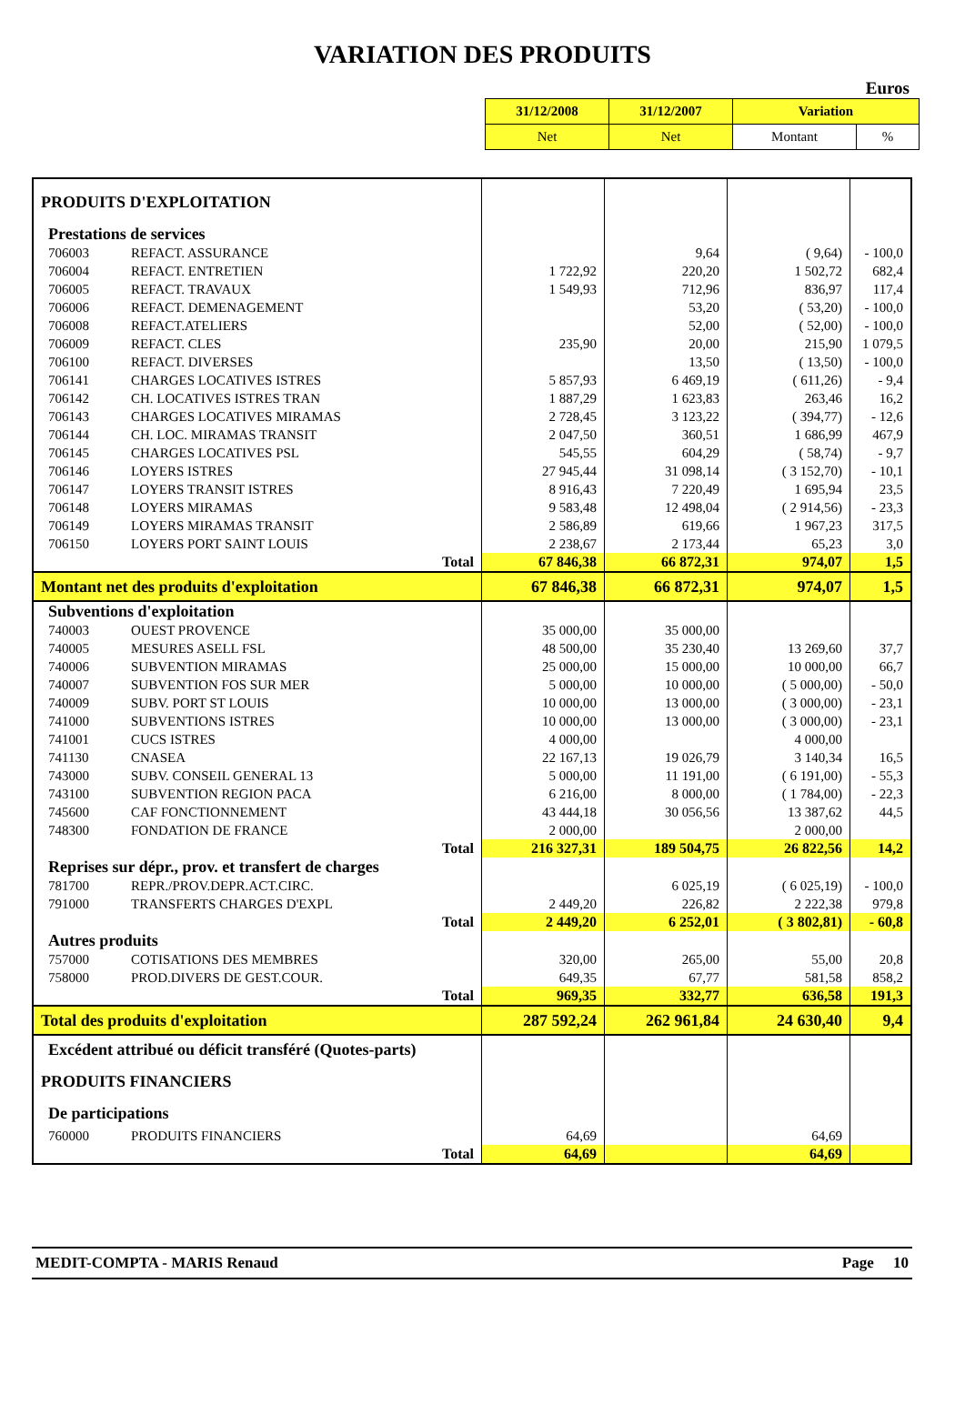VARIATION DES PRODUITS
Euros
| 31/12/2008 | 31/12/2007 | Variation | |
| Net | Net | Montant | % |
| PRODUITS D'EXPLOITATION | | | | | |
| Prestations de services | | | | | |
| 706003 | REFACT. ASSURANCE | | 9,64 | ( 9,64) | - 100,0 |
| 706004 | REFACT. ENTRETIEN | 1 722,92 | 220,20 | 1 502,72 | 682,4 |
| 706005 | REFACT. TRAVAUX | 1 549,93 | 712,96 | 836,97 | 117,4 |
| 706006 | REFACT. DEMENAGEMENT | | 53,20 | ( 53,20) | - 100,0 |
| 706008 | REFACT.ATELIERS | | 52,00 | ( 52,00) | - 100,0 |
| 706009 | REFACT. CLES | 235,90 | 20,00 | 215,90 | 1 079,5 |
| 706100 | REFACT. DIVERSES | | 13,50 | ( 13,50) | - 100,0 |
| 706141 | CHARGES LOCATIVES ISTRES | 5 857,93 | 6 469,19 | ( 611,26) | - 9,4 |
| 706142 | CH. LOCATIVES ISTRES TRAN | 1 887,29 | 1 623,83 | 263,46 | 16,2 |
| 706143 | CHARGES LOCATIVES MIRAMAS | 2 728,45 | 3 123,22 | ( 394,77) | - 12,6 |
| 706144 | CH. LOC. MIRAMAS TRANSIT | 2 047,50 | 360,51 | 1 686,99 | 467,9 |
| 706145 | CHARGES LOCATIVES PSL | 545,55 | 604,29 | ( 58,74) | - 9,7 |
| 706146 | LOYERS ISTRES | 27 945,44 | 31 098,14 | ( 3 152,70) | - 10,1 |
| 706147 | LOYERS TRANSIT ISTRES | 8 916,43 | 7 220,49 | 1 695,94 | 23,5 |
| 706148 | LOYERS MIRAMAS | 9 583,48 | 12 498,04 | ( 2 914,56) | - 23,3 |
| 706149 | LOYERS MIRAMAS TRANSIT | 2 586,89 | 619,66 | 1 967,23 | 317,5 |
| 706150 | LOYERS PORT SAINT LOUIS | 2 238,67 | 2 173,44 | 65,23 | 3,0 |
| Total | | 67 846,38 | 66 872,31 | 974,07 | 1,5 |
| Montant net des produits d'exploitation | | 67 846,38 | 66 872,31 | 974,07 | 1,5 |
| Subventions d'exploitation | | | | | |
| 740003 | OUEST PROVENCE | 35 000,00 | 35 000,00 | | |
| 740005 | MESURES ASELL FSL | 48 500,00 | 35 230,40 | 13 269,60 | 37,7 |
| 740006 | SUBVENTION MIRAMAS | 25 000,00 | 15 000,00 | 10 000,00 | 66,7 |
| 740007 | SUBVENTION FOS SUR MER | 5 000,00 | 10 000,00 | ( 5 000,00) | - 50,0 |
| 740009 | SUBV. PORT ST LOUIS | 10 000,00 | 13 000,00 | ( 3 000,00) | - 23,1 |
| 741000 | SUBVENTIONS ISTRES | 10 000,00 | 13 000,00 | ( 3 000,00) | - 23,1 |
| 741001 | CUCS ISTRES | 4 000,00 | | 4 000,00 | |
| 741130 | CNASEA | 22 167,13 | 19 026,79 | 3 140,34 | 16,5 |
| 743000 | SUBV. CONSEIL GENERAL 13 | 5 000,00 | 11 191,00 | ( 6 191,00) | - 55,3 |
| 743100 | SUBVENTION REGION PACA | 6 216,00 | 8 000,00 | ( 1 784,00) | - 22,3 |
| 745600 | CAF FONCTIONNEMENT | 43 444,18 | 30 056,56 | 13 387,62 | 44,5 |
| 748300 | FONDATION DE FRANCE | 2 000,00 | | 2 000,00 | |
| Total | | 216 327,31 | 189 504,75 | 26 822,56 | 14,2 |
| Reprises sur dépr., prov. et transfert de charges | | | | | |
| 781700 | REPR./PROV.DEPR.ACT.CIRC. | | 6 025,19 | ( 6 025,19) | - 100,0 |
| 791000 | TRANSFERTS CHARGES D'EXPL | 2 449,20 | 226,82 | 2 222,38 | 979,8 |
| Total | | 2 449,20 | 6 252,01 | ( 3 802,81) | - 60,8 |
| Autres produits | | | | | |
| 757000 | COTISATIONS DES MEMBRES | 320,00 | 265,00 | 55,00 | 20,8 |
| 758000 | PROD.DIVERS DE GEST.COUR. | 649,35 | 67,77 | 581,58 | 858,2 |
| Total | | 969,35 | 332,77 | 636,58 | 191,3 |
| Total des produits d'exploitation | | 287 592,24 | 262 961,84 | 24 630,40 | 9,4 |
| Excédent attribué ou déficit transféré (Quotes-parts) | | | | | |
| PRODUITS FINANCIERS | | | | | |
| De participations | | | | | |
| 760000 | PRODUITS FINANCIERS | 64,69 | | 64,69 | |
| Total | | 64,69 | | 64,69 | |
MEDIT-COMPTA - MARIS Renaud Page 10